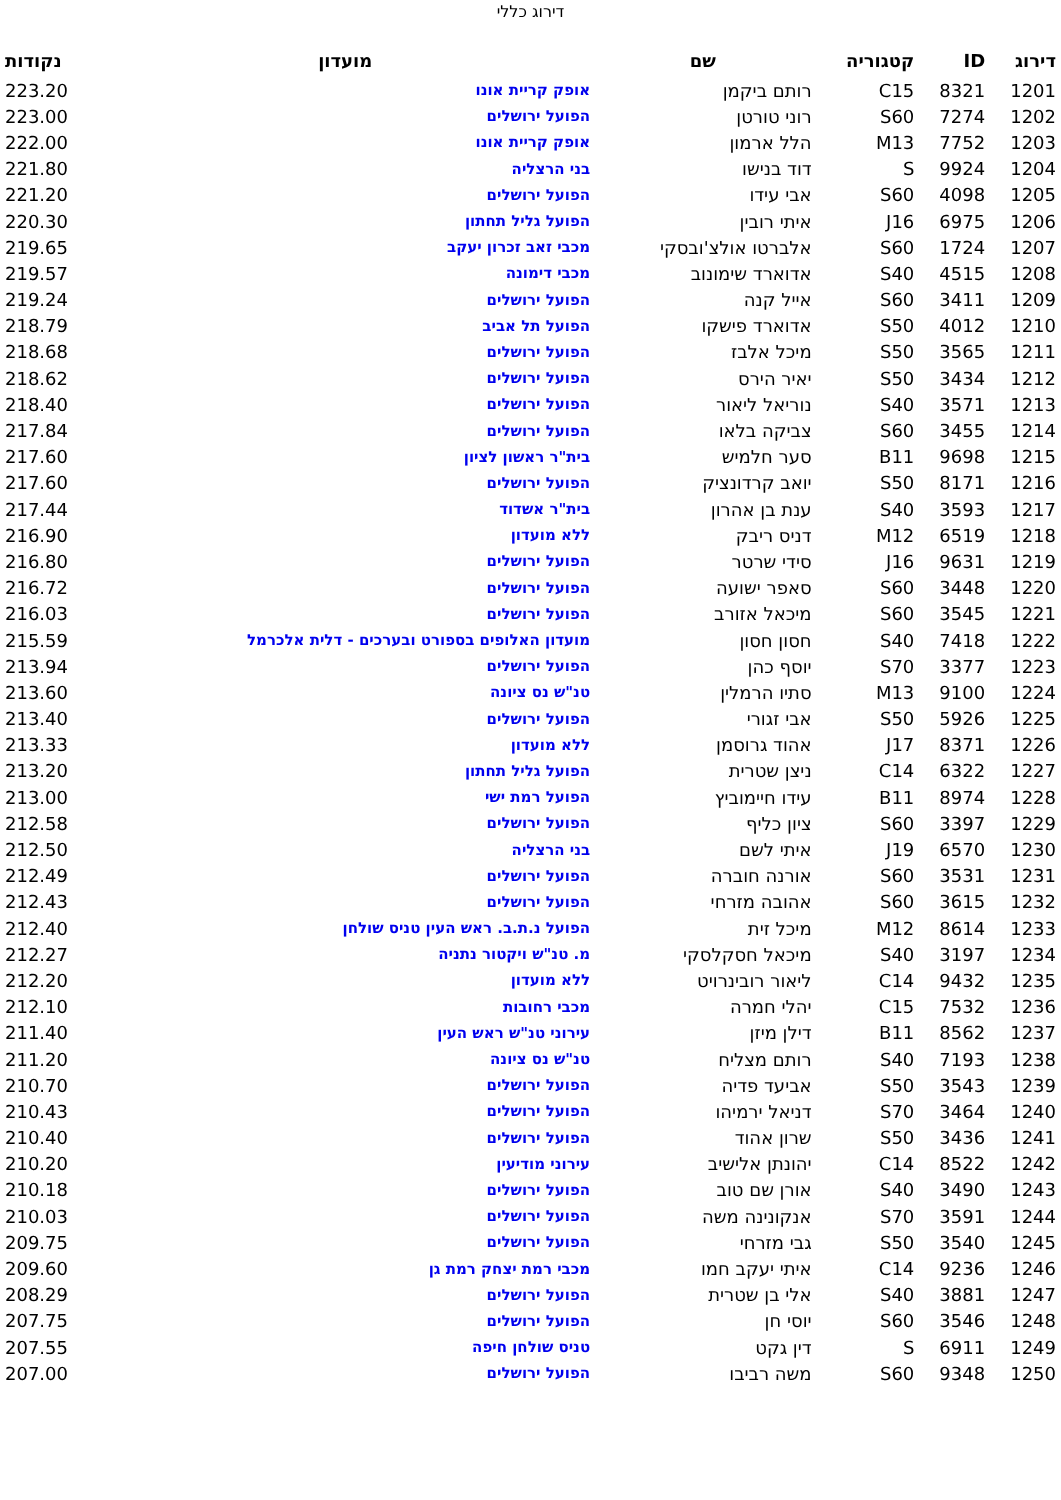דירוג כללי
| דירוג | ID | קטגוריה | שם | מועדון | נקודות |
| --- | --- | --- | --- | --- | --- |
| 1201 | 8321 | C15 | רותם ביקמן | אופק קריית אונו | 223.20 |
| 1202 | 7274 | S60 | רוני טורטן | הפועל ירושלים | 223.00 |
| 1203 | 7752 | M13 | הלל ארמון | אופק קריית אונו | 222.00 |
| 1204 | 9924 | S | דוד בנישו | בני הרצליה | 221.80 |
| 1205 | 4098 | S60 | אבי עידו | הפועל ירושלים | 221.20 |
| 1206 | 6975 | J16 | איתי רובין | הפועל גליל תחתון | 220.30 |
| 1207 | 1724 | S60 | אלברטו אולצ'ובסקי | מכבי זאב זכרון יעקב | 219.65 |
| 1208 | 4515 | S40 | אדוארד שימונוב | מכבי דימונה | 219.57 |
| 1209 | 3411 | S60 | אייל קנה | הפועל ירושלים | 219.24 |
| 1210 | 4012 | S50 | אדוארד פישקו | הפועל תל אביב | 218.79 |
| 1211 | 3565 | S50 | מיכל אלבז | הפועל ירושלים | 218.68 |
| 1212 | 3434 | S50 | יאיר הירס | הפועל ירושלים | 218.62 |
| 1213 | 3571 | S40 | נוריאל ליאור | הפועל ירושלים | 218.40 |
| 1214 | 3455 | S60 | צביקה בלאו | הפועל ירושלים | 217.84 |
| 1215 | 9698 | B11 | סער חלמיש | בית"ר ראשון לציון | 217.60 |
| 1216 | 8171 | S50 | יואב קרדונציק | הפועל ירושלים | 217.60 |
| 1217 | 3593 | S40 | ענת בן אהרון | בית"ר אשדוד | 217.44 |
| 1218 | 6519 | M12 | דניס ריבק | ללא מועדון | 216.90 |
| 1219 | 9631 | J16 | סידי שרטר | הפועל ירושלים | 216.80 |
| 1220 | 3448 | S60 | סאפר ישועה | הפועל ירושלים | 216.72 |
| 1221 | 3545 | S60 | מיכאל אזורב | הפועל ירושלים | 216.03 |
| 1222 | 7418 | S40 | חסון חסון | מועדון האלופים בספורט ובערכים - דלית אלכרמל | 215.59 |
| 1223 | 3377 | S70 | יוסף כהן | הפועל ירושלים | 213.94 |
| 1224 | 9100 | M13 | סתיו הרמלין | טנ"ש נס ציונה | 213.60 |
| 1225 | 5926 | S50 | אבי זגורי | הפועל ירושלים | 213.40 |
| 1226 | 8371 | J17 | אהוד גרוסמן | ללא מועדון | 213.33 |
| 1227 | 6322 | C14 | ניצן שטרית | הפועל גליל תחתון | 213.20 |
| 1228 | 8974 | B11 | עידו חיימוביץ | הפועל רמת ישי | 213.00 |
| 1229 | 3397 | S60 | ציון כליף | הפועל ירושלים | 212.58 |
| 1230 | 6570 | J19 | איתי לשם | בני הרצליה | 212.50 |
| 1231 | 3531 | S60 | אורנה חוברה | הפועל ירושלים | 212.49 |
| 1232 | 3615 | S60 | אהובה מזרחי | הפועל ירושלים | 212.43 |
| 1233 | 8614 | M12 | מיכל זית | הפועל נ.ת.ב. ראש העין טניס שולחן | 212.40 |
| 1234 | 3197 | S40 | מיכאל חסקלסקי | מ. טנ"ש ויקטור נתניה | 212.27 |
| 1235 | 9432 | C14 | ליאור רובינרויט | ללא מועדון | 212.20 |
| 1236 | 7532 | C15 | יהלי חמרה | מכבי רחובות | 212.10 |
| 1237 | 8562 | B11 | דילן מיזן | עירוני טנ"ש ראש העין | 211.40 |
| 1238 | 7193 | S40 | רותם מצליח | טנ"ש נס ציונה | 211.20 |
| 1239 | 3543 | S50 | אביעד פדיה | הפועל ירושלים | 210.70 |
| 1240 | 3464 | S70 | דניאל ירמיהו | הפועל ירושלים | 210.43 |
| 1241 | 3436 | S50 | שרון אהוד | הפועל ירושלים | 210.40 |
| 1242 | 8522 | C14 | יהונתן אלישיב | עירוני מודיעין | 210.20 |
| 1243 | 3490 | S40 | אורן שם טוב | הפועל ירושלים | 210.18 |
| 1244 | 3591 | S70 | אנקונינה משה | הפועל ירושלים | 210.03 |
| 1245 | 3540 | S50 | גבי מזרחי | הפועל ירושלים | 209.75 |
| 1246 | 9236 | C14 | איתי יעקב חמו | מכבי רמת יצחק רמת גן | 209.60 |
| 1247 | 3881 | S40 | אלי בן שטרית | הפועל ירושלים | 208.29 |
| 1248 | 3546 | S60 | יוסי חן | הפועל ירושלים | 207.75 |
| 1249 | 6911 | S | דין גקט | טניס שולחן חיפה | 207.55 |
| 1250 | 9348 | S60 | משה רביבו | הפועל ירושלים | 207.00 |